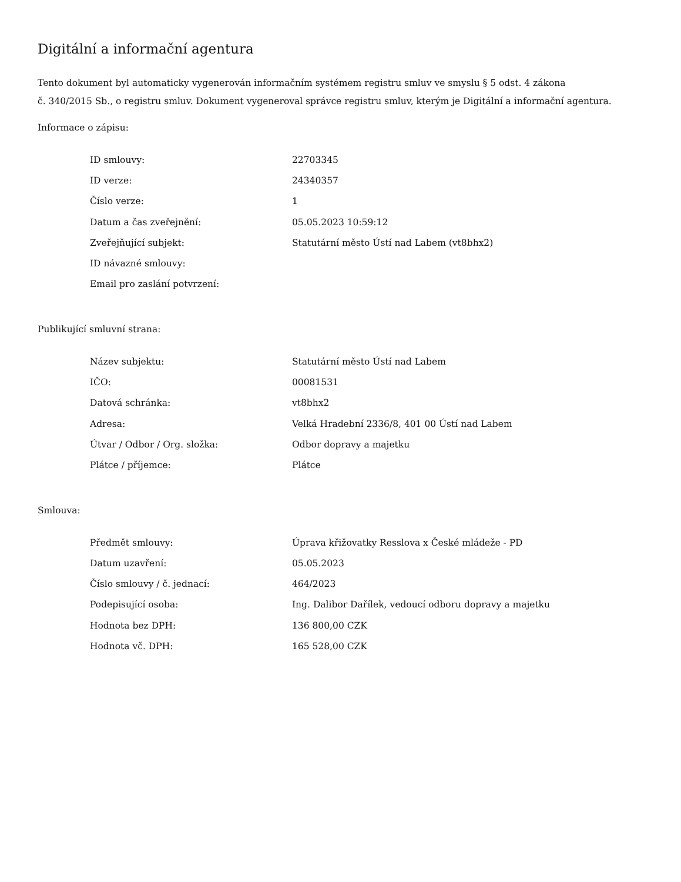Digitální a informační agentura
Tento dokument byl automaticky vygenerován informačním systémem registru smluv ve smyslu § 5 odst. 4 zákona
č. 340/2015 Sb., o registru smluv. Dokument vygeneroval správce registru smluv, kterým je Digitální a informační agentura.
Informace o zápisu:
| ID smlouvy: | 22703345 |
| ID verze: | 24340357 |
| Číslo verze: | 1 |
| Datum a čas zveřejnění: | 05.05.2023 10:59:12 |
| Zveřejňující subjekt: | Statutární město Ústí nad Labem (vt8bhx2) |
| ID návazné smlouvy: | |
| Email pro zaslání potvrzení: | |
Publikující smluvní strana:
| Název subjektu: | Statutární město Ústí nad Labem |
| IČO: | 00081531 |
| Datová schránka: | vt8bhx2 |
| Adresa: | Velká Hradební 2336/8, 401 00 Ústí nad Labem |
| Útvar / Odbor / Org. složka: | Odbor dopravy a majetku |
| Plátce / příjemce: | Plátce |
Smlouva:
| Předmět smlouvy: | Úprava křižovatky Resslova x České mládeže - PD |
| Datum uzavření: | 05.05.2023 |
| Číslo smlouvy / č. jednací: | 464/2023 |
| Podepisující osoba: | Ing. Dalibor Dařílek, vedoucí odboru dopravy a majetku |
| Hodnota bez DPH: | 136 800,00 CZK |
| Hodnota vč. DPH: | 165 528,00 CZK |